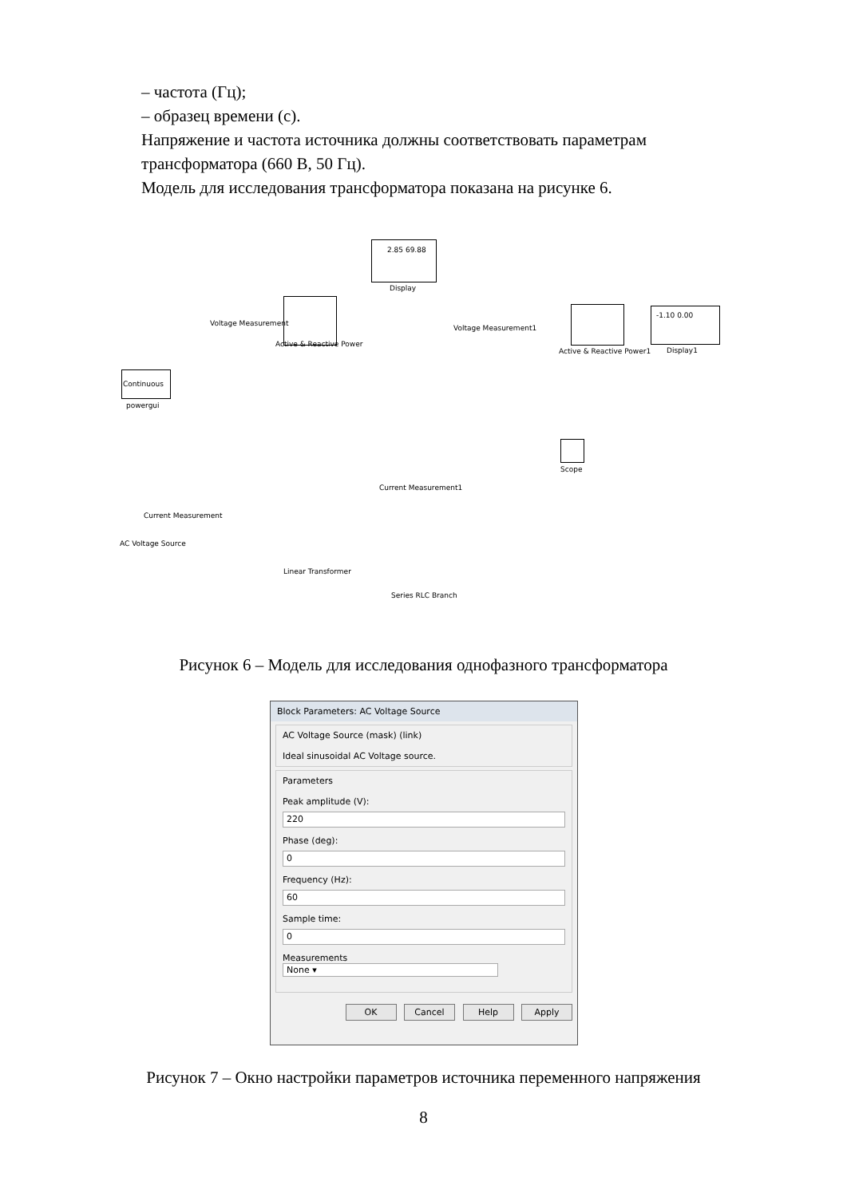– частота (Гц);
– образец времени (с).
Напряжение и частота источника должны соответствовать параметрам трансформатора (660 В, 50 Гц).
Модель для исследования трансформатора показана на рисунке 6.
2.85 69.88
Display
Voltage Measurement
Active & Reactive Power
Voltage Measurement1
Active & Reactive Power1
-1.10 0.00
Display1
Continuous
powergui
Scope
Current Measurement1
Current Measurement
AC Voltage Source
Linear Transformer
Series RLC Branch
Рисунок 6 – Модель для исследования однофазного трансформатора
Block Parameters: AC Voltage Source
AC Voltage Source (mask) (link)
Ideal sinusoidal AC Voltage source.
Parameters
Peak amplitude (V):
220
Phase (deg):
0
Frequency (Hz):
60
Sample time:
0
Measurements None ▾
OK Cancel Help Apply
Рисунок 7 – Окно настройки параметров источника переменного напряжения
8